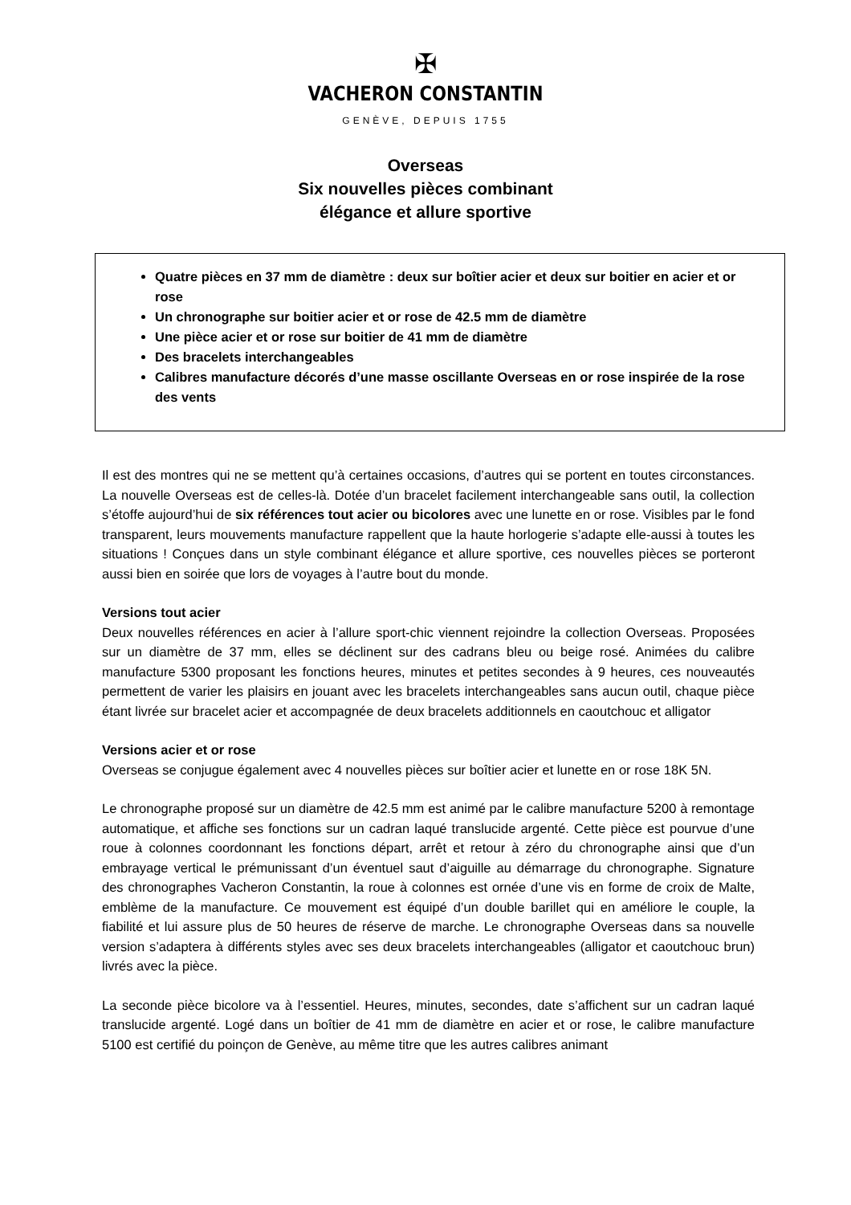✠
VACHERON CONSTANTIN
GENÈVE, DEPUIS 1755
Overseas
Six nouvelles pièces combinant
élégance et allure sportive
Quatre pièces en 37 mm de diamètre : deux sur boîtier acier et deux sur boitier en acier et or rose
Un chronographe sur boitier acier et or rose de 42.5 mm de diamètre
Une pièce acier et or rose sur boitier de 41 mm de diamètre
Des bracelets interchangeables
Calibres manufacture décorés d’une masse oscillante Overseas en or rose inspirée de la rose des vents
Il est des montres qui ne se mettent qu’à certaines occasions, d’autres qui se portent en toutes circonstances. La nouvelle Overseas est de celles-là. Dotée d’un bracelet facilement interchangeable sans outil, la collection s’étoffe aujourd’hui de six références tout acier ou bicolores avec une lunette en or rose. Visibles par le fond transparent, leurs mouvements manufacture rappellent que la haute horlogerie s’adapte elle-aussi à toutes les situations ! Conçues dans un style combinant élégance et allure sportive, ces nouvelles pièces se porteront aussi bien en soirée que lors de voyages à l’autre bout du monde.
Versions tout acier
Deux nouvelles références en acier à l’allure sport-chic viennent rejoindre la collection Overseas. Proposées sur un diamètre de 37 mm, elles se déclinent sur des cadrans bleu ou beige rosé. Animées du calibre manufacture 5300 proposant les fonctions heures, minutes et petites secondes à 9 heures, ces nouveautés permettent de varier les plaisirs en jouant avec les bracelets interchangeables sans aucun outil, chaque pièce étant livrée sur bracelet acier et accompagnée de deux bracelets additionnels en caoutchouc et alligator
Versions acier et or rose
Overseas se conjugue également avec 4 nouvelles pièces sur boîtier acier et lunette en or rose 18K 5N.
Le chronographe proposé sur un diamètre de 42.5 mm est animé par le calibre manufacture 5200 à remontage automatique, et affiche ses fonctions sur un cadran laqué translucide argenté. Cette pièce est pourvue d’une roue à colonnes coordonnant les fonctions départ, arrêt et retour à zéro du chronographe ainsi que d’un embrayage vertical le prémunissant d’un éventuel saut d’aiguille au démarrage du chronographe. Signature des chronographes Vacheron Constantin, la roue à colonnes est ornée d’une vis en forme de croix de Malte, emblème de la manufacture. Ce mouvement est équipé d’un double barillet qui en améliore le couple, la fiabilité et lui assure plus de 50 heures de réserve de marche. Le chronographe Overseas dans sa nouvelle version s’adaptera à différents styles avec ses deux bracelets interchangeables (alligator et caoutchouc brun) livrés avec la pièce.
La seconde pièce bicolore va à l’essentiel. Heures, minutes, secondes, date s’affichent sur un cadran laqué translucide argenté. Logé dans un boîtier de 41 mm de diamètre en acier et or rose, le calibre manufacture 5100 est certifié du poinçon de Genève, au même titre que les autres calibres animant